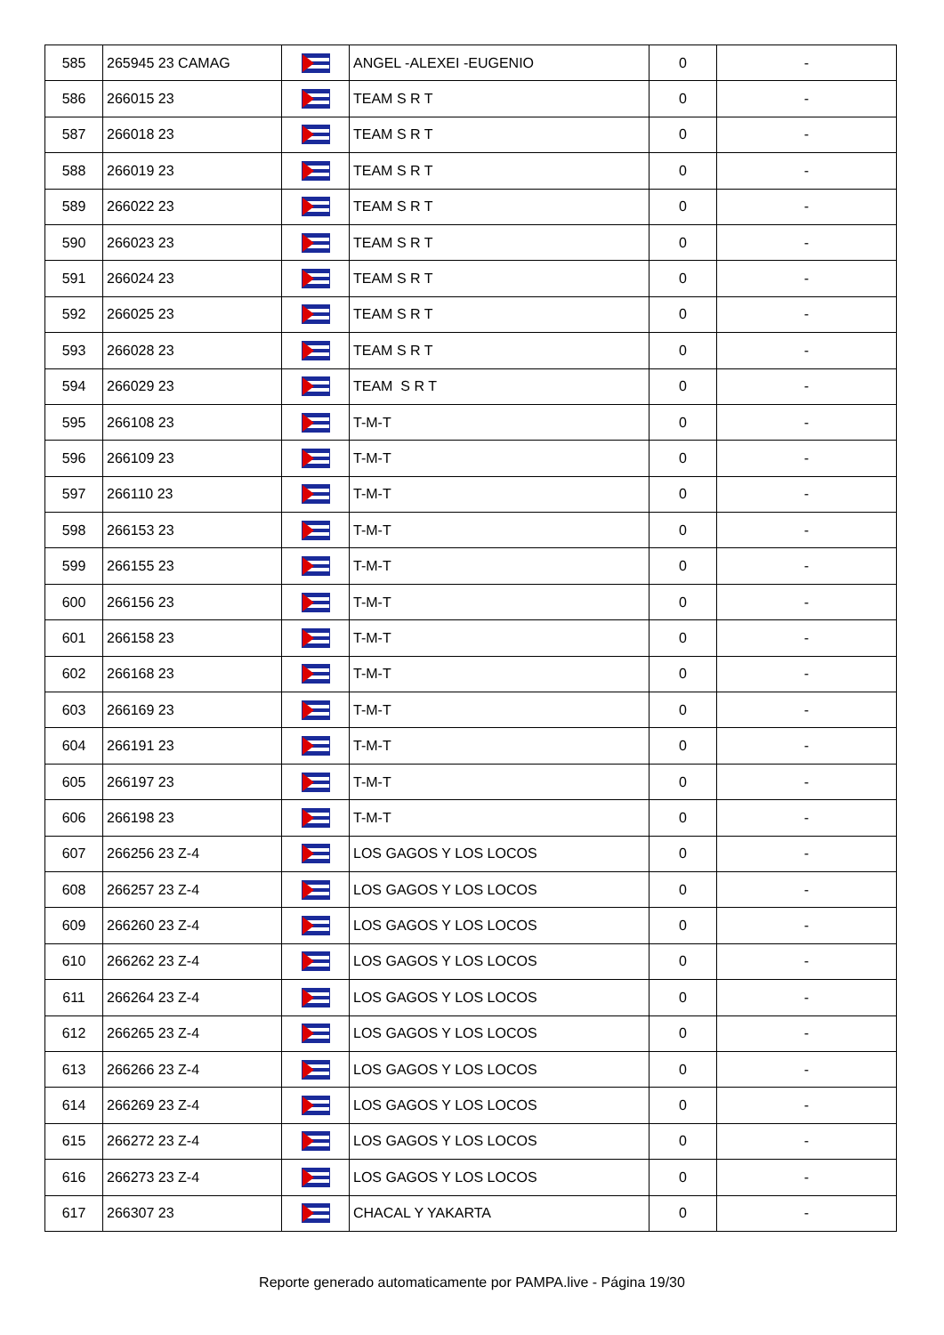| 585 | 265945 23 CAMAG | | ANGEL -ALEXEI -EUGENIO | 0 | - |
| 586 | 266015 23 | | TEAM S R T | 0 | - |
| 587 | 266018 23 | | TEAM S R T | 0 | - |
| 588 | 266019 23 | | TEAM S R T | 0 | - |
| 589 | 266022 23 | | TEAM S R T | 0 | - |
| 590 | 266023 23 | | TEAM S R T | 0 | - |
| 591 | 266024 23 | | TEAM S R T | 0 | - |
| 592 | 266025 23 | | TEAM S R T | 0 | - |
| 593 | 266028 23 | | TEAM S R T | 0 | - |
| 594 | 266029 23 | | TEAM S R T | 0 | - |
| 595 | 266108 23 | | T-M-T | 0 | - |
| 596 | 266109 23 | | T-M-T | 0 | - |
| 597 | 266110 23 | | T-M-T | 0 | - |
| 598 | 266153 23 | | T-M-T | 0 | - |
| 599 | 266155 23 | | T-M-T | 0 | - |
| 600 | 266156 23 | | T-M-T | 0 | - |
| 601 | 266158 23 | | T-M-T | 0 | - |
| 602 | 266168 23 | | T-M-T | 0 | - |
| 603 | 266169 23 | | T-M-T | 0 | - |
| 604 | 266191 23 | | T-M-T | 0 | - |
| 605 | 266197 23 | | T-M-T | 0 | - |
| 606 | 266198 23 | | T-M-T | 0 | - |
| 607 | 266256 23 Z-4 | | LOS GAGOS Y LOS LOCOS | 0 | - |
| 608 | 266257 23 Z-4 | | LOS GAGOS Y LOS LOCOS | 0 | - |
| 609 | 266260 23 Z-4 | | LOS GAGOS Y LOS LOCOS | 0 | - |
| 610 | 266262 23 Z-4 | | LOS GAGOS Y LOS LOCOS | 0 | - |
| 611 | 266264 23 Z-4 | | LOS GAGOS Y LOS LOCOS | 0 | - |
| 612 | 266265 23 Z-4 | | LOS GAGOS Y LOS LOCOS | 0 | - |
| 613 | 266266 23 Z-4 | | LOS GAGOS Y LOS LOCOS | 0 | - |
| 614 | 266269 23 Z-4 | | LOS GAGOS Y LOS LOCOS | 0 | - |
| 615 | 266272 23 Z-4 | | LOS GAGOS Y LOS LOCOS | 0 | - |
| 616 | 266273 23 Z-4 | | LOS GAGOS Y LOS LOCOS | 0 | - |
| 617 | 266307 23 | | CHACAL Y YAKARTA | 0 | - |
Reporte generado automaticamente por PAMPA.live - Página 19/30